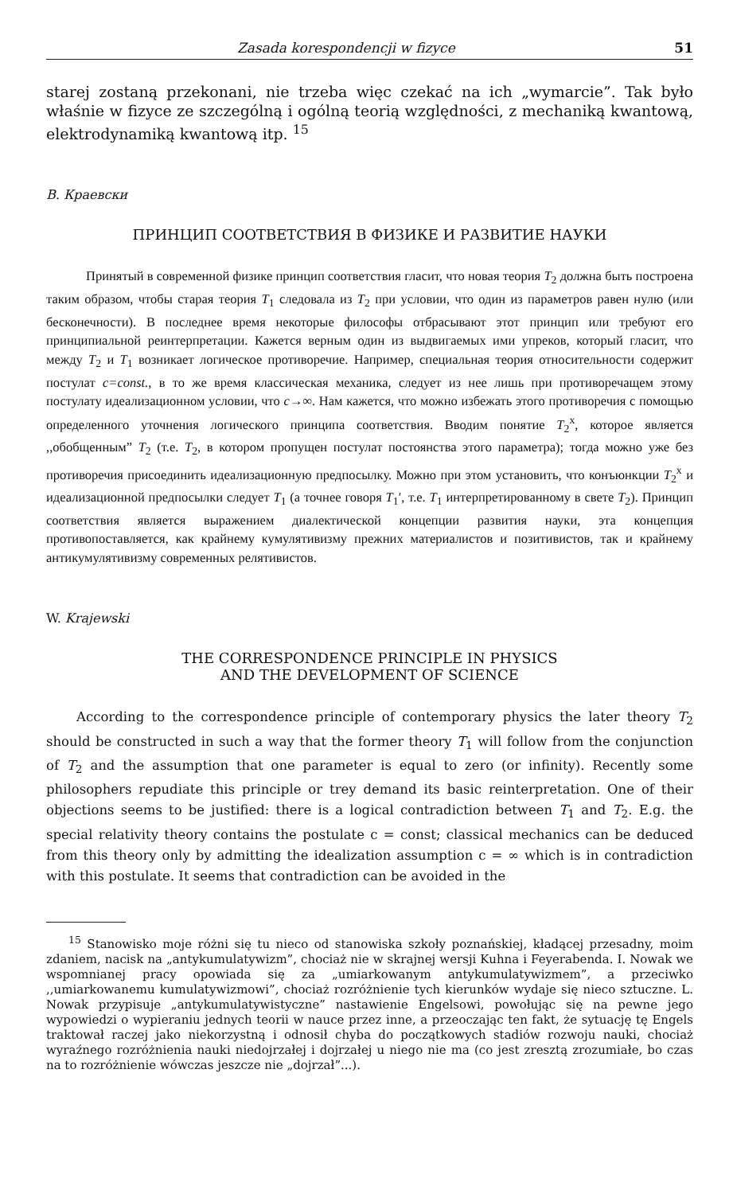Zasada korespondencji w fizyce 51
starej zostaną przekonani, nie trzeba więc czekać na ich „wymarcie”. Tak było właśnie w fizyce ze szczególną i ogólną teorią względności, z mechaniką kwantową, elektrodynamiką kwantową itp. <sup>15</sup>
B. Краевски
ПРИНЦИП СООТВЕТСТВИЯ В ФИЗИКЕ И РАЗВИТИЕ НАУКИ
Принятый в современной физике принцип соответствия гласит, что новая теория T<sub>2</sub> должна быть построена таким образом, чтобы старая теория T<sub>1</sub> следовала из T<sub>2</sub> при условии, что один из параметров равен нулю (или бесконечности). В последнее время некоторые философы отбрасывают этот принцип или требуют его принципиальной реинтерпретации. Кажется верным один из выдвигаемых ими упреков, который гласит, что между T<sub>2</sub> и T<sub>1</sub> возникает логическое противоречие. Например, специальная теория относительности содержит постулат c=const., в то же время классическая механика, следует из нее лишь при противоречащем этому постулату идеализационном условии, что c→∞. Нам кажется, что можно избежать этого противоречия с помощью определенного уточнения логического принципа соответствия. Вводим понятие T<sub>2</sub><sup>x</sup>, которое является ,,обобщенным” T<sub>2</sub> (т.е. T<sub>2</sub>, в котором пропущен постулат постоянства этого параметра); тогда можно уже без противоречия присоединить идеализационную предпосылку. Можно при этом установить, что конъюнкции T<sub>2</sub><sup>x</sup> и идеализационной предпосылки следует T<sub>1</sub> (а точнее говоря T<sub>1</sub>′, т.е. T<sub>1</sub> интерпретированному в свете T<sub>2</sub>). Принцип соответствия является выражением диалектической концепции развития науки, эта концепция противопоставляется, как крайнему кумулятивизму прежних материалистов и позитивистов, так и крайнему антикумулятивизму современных релятивистов.
W. Krajewski
THE CORRESPONDENCE PRINCIPLE IN PHYSICS
AND THE DEVELOPMENT OF SCIENCE
According to the correspondence principle of contemporary physics the later theory T<sub>2</sub> should be constructed in such a way that the former theory T<sub>1</sub> will follow from the conjunction of T<sub>2</sub> and the assumption that one parameter is equal to zero (or infinity). Recently some philosophers repudiate this principle or trey demand its basic reinterpretation. One of their objections seems to be justified: there is a logical contradiction between T<sub>1</sub> and T<sub>2</sub>. E.g. the special relativity theory contains the postulate c = const; classical mechanics can be deduced from this theory only by admitting the idealization assumption c = ∞ which is in contradiction with this postulate. It seems that contradiction can be avoided in the
<sup>15</sup> Stanowisko moje różni się tu nieco od stanowiska szkoły poznańskiej, kładącej przesadny, moim zdaniem, nacisk na „antykumulatywizm”, chociaż nie w skrajnej wersji Kuhna i Feyerabenda. I. Nowak we wspomnianej pracy opowiada się za „umiarkowanym antykumulatywizmem”, a przeciwko ,,umiarkowanemu kumulatywizmowi”, chociaż rozróżnienie tych kierunków wydaje się nieco sztuczne. L. Nowak przypisuje „antykumulatywistyczne” nastawienie Engelsowi, powołując się na pewne jego wypowiedzi o wypieraniu jednych teorii w nauce przez inne, a przeoczając ten fakt, że sytuację tę Engels traktował raczej jako niekorzystną i odnosił chyba do początkowych stadiów rozwoju nauki, chociaż wyraźnego rozróżnienia nauki niedojrzałej i dojrzałej u niego nie ma (co jest zresztą zrozumiałe, bo czas na to rozróżnienie wówczas jeszcze nie „dojrzał”...).